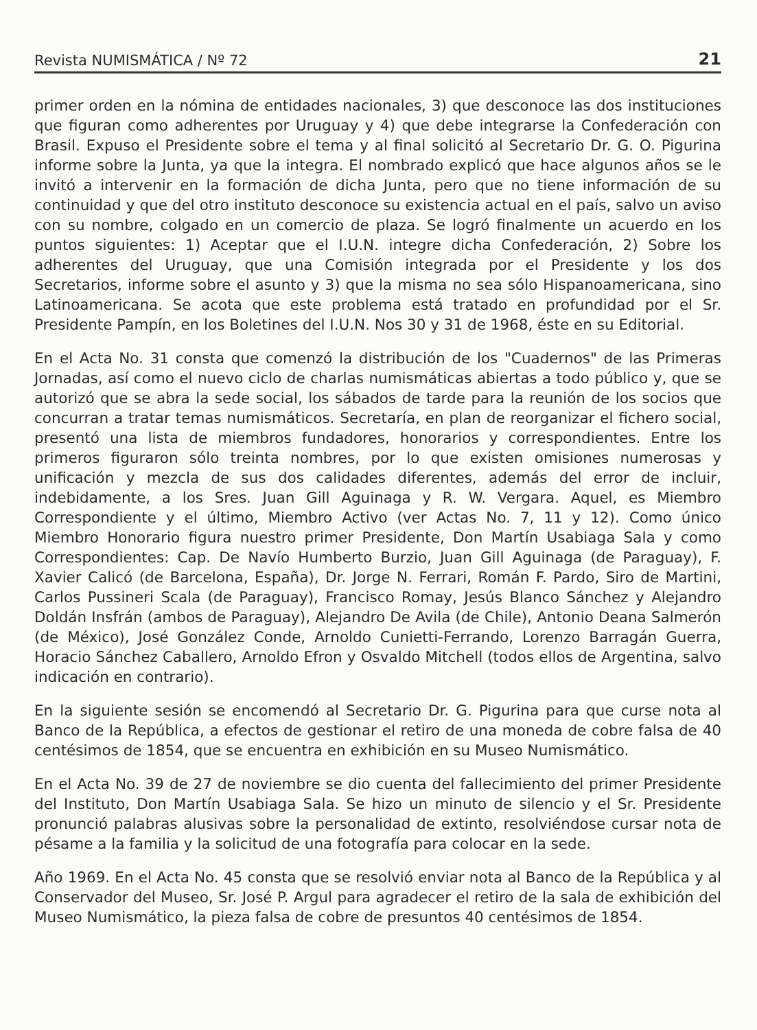Revista NUMISMÁTICA / Nº 72 21
primer orden en la nómina de entidades nacionales, 3) que desconoce las dos instituciones que figuran como adherentes por Uruguay y 4) que debe integrarse la Confederación con Brasil. Expuso el Presidente sobre el tema y al final solicitó al Secretario Dr. G. O. Pigurina informe sobre la Junta, ya que la integra. El nombrado explicó que hace algunos años se le invitó a intervenir en la formación de dicha Junta, pero que no tiene información de su continuidad y que del otro instituto desconoce su existencia actual en el país, salvo un aviso con su nombre, colgado en un comercio de plaza. Se logró finalmente un acuerdo en los puntos siguientes: 1) Aceptar que el I.U.N. integre dicha Confederación, 2) Sobre los adherentes del Uruguay, que una Comisión integrada por el Presidente y los dos Secretarios, informe sobre el asunto y 3) que la misma no sea sólo Hispanoamericana, sino Latinoamericana. Se acota que este problema está tratado en profundidad por el Sr. Presidente Pampín, en los Boletines del I.U.N. Nos 30 y 31 de 1968, éste en su Editorial.
En el Acta No. 31 consta que comenzó la distribución de los "Cuadernos" de las Primeras Jornadas, así como el nuevo ciclo de charlas numismáticas abiertas a todo público y, que se autorizó que se abra la sede social, los sábados de tarde para la reunión de los socios que concurran a tratar temas numismáticos. Secretaría, en plan de reorganizar el fichero social, presentó una lista de miembros fundadores, honorarios y correspondientes. Entre los primeros figuraron sólo treinta nombres, por lo que existen omisiones numerosas y unificación y mezcla de sus dos calidades diferentes, además del error de incluir, indebidamente, a los Sres. Juan Gill Aguinaga y R. W. Vergara. Aquel, es Miembro Correspondiente y el último, Miembro Activo (ver Actas No. 7, 11 y 12). Como único Miembro Honorario figura nuestro primer Presidente, Don Martín Usabiaga Sala y como Correspondientes: Cap. De Navío Humberto Burzio, Juan Gill Aguinaga (de Paraguay), F. Xavier Calicó (de Barcelona, España), Dr. Jorge N. Ferrari, Román F. Pardo, Siro de Martini, Carlos Pussineri Scala (de Paraguay), Francisco Romay, Jesús Blanco Sánchez y Alejandro Doldán Insfrán (ambos de Paraguay), Alejandro De Avila (de Chile), Antonio Deana Salmerón (de México), José González Conde, Arnoldo Cunietti-Ferrando, Lorenzo Barragán Guerra, Horacio Sánchez Caballero, Arnoldo Efron y Osvaldo Mitchell (todos ellos de Argentina, salvo indicación en contrario).
En la siguiente sesión se encomendó al Secretario Dr. G. Pigurina para que curse nota al Banco de la República, a efectos de gestionar el retiro de una moneda de cobre falsa de 40 centésimos de 1854, que se encuentra en exhibición en su Museo Numismático.
En el Acta No. 39 de 27 de noviembre se dio cuenta del fallecimiento del primer Presidente del Instituto, Don Martín Usabiaga Sala. Se hizo un minuto de silencio y el Sr. Presidente pronunció palabras alusivas sobre la personalidad de extinto, resolviéndose cursar nota de pésame a la familia y la solicitud de una fotografía para colocar en la sede.
Año 1969. En el Acta No. 45 consta que se resolvió enviar nota al Banco de la República y al Conservador del Museo, Sr. José P. Argul para agradecer el retiro de la sala de exhibición del Museo Numismático, la pieza falsa de cobre de presuntos 40 centésimos de 1854.